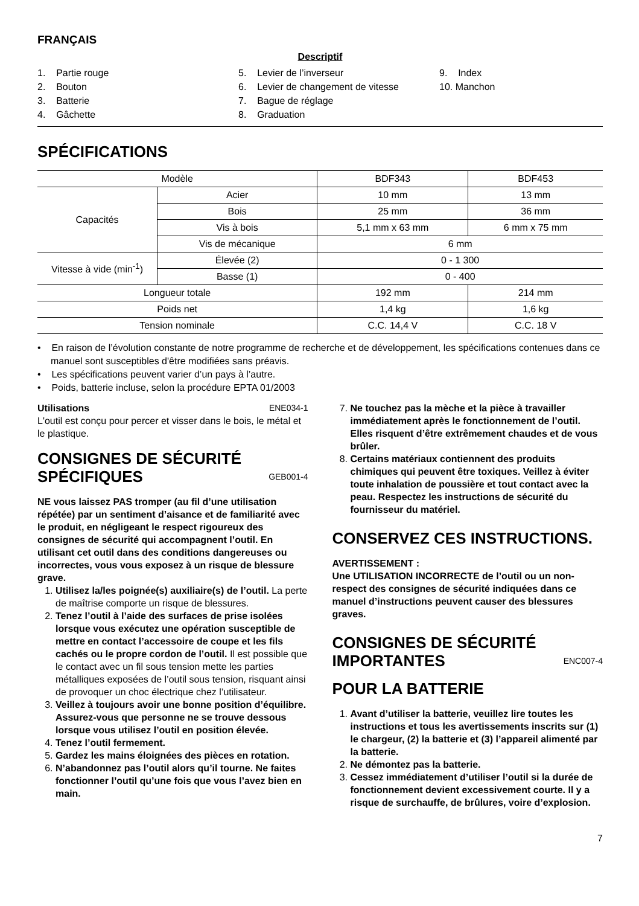FRANÇAIS
Descriptif
1. Partie rouge
2. Bouton
3. Batterie
4. Gâchette
5. Levier de l’inverseur
6. Levier de changement de vitesse
7. Bague de réglage
8. Graduation
9. Index
10. Manchon
SPÉCIFICATIONS
| Modèle | | BDF343 | BDF453 |
| --- | --- | --- | --- |
| Capacités | Acier | 10 mm | 13 mm |
| | Bois | 25 mm | 36 mm |
| | Vis à bois | 5,1 mm x 63 mm | 6 mm x 75 mm |
| | Vis de mécanique | 6 mm | |
| Vitesse à vide (min<sup>-1</sup>) | Élevée (2) | 0 - 1 300 | |
| | Basse (1) | 0 - 400 | |
| Longueur totale | | 192 mm | 214 mm |
| Poids net | | 1,4 kg | 1,6 kg |
| Tension nominale | | C.C. 14,4 V | C.C. 18 V |
• En raison de l’évolution constante de notre programme de recherche et de développement, les spécifications contenues dans ce manuel sont susceptibles d'être modifiées sans préavis.
• Les spécifications peuvent varier d’un pays à l’autre.
• Poids, batterie incluse, selon la procédure EPTA 01/2003
Utilisations ENE034-1
L'outil est conçu pour percer et visser dans le bois, le métal et le plastique.
CONSIGNES DE SÉCURITÉ SPÉCIFIQUES GEB001-4
NE vous laissez PAS tromper (au fil d’une utilisation répétée) par un sentiment d’aisance et de familiarité avec le produit, en négligeant le respect rigoureux des consignes de sécurité qui accompagnent l’outil. En utilisant cet outil dans des conditions dangereuses ou incorrectes, vous vous exposez à un risque de blessure grave.
1. Utilisez la/les poignée(s) auxiliaire(s) de l’outil. La perte de maîtrise comporte un risque de blessures.
2. Tenez l’outil à l’aide des surfaces de prise isolées lorsque vous exécutez une opération susceptible de mettre en contact l’accessoire de coupe et les fils cachés ou le propre cordon de l’outil. Il est possible que le contact avec un fil sous tension mette les parties métalliques exposées de l’outil sous tension, risquant ainsi de provoquer un choc électrique chez l’utilisateur.
3. Veillez à toujours avoir une bonne position d’équilibre.
Assurez-vous que personne ne se trouve dessous lorsque vous utilisez l’outil en position élevée.
4. Tenez l’outil fermement.
5. Gardez les mains éloignées des pièces en rotation.
6. N’abandonnez pas l’outil alors qu’il tourne. Ne faites fonctionner l’outil qu’une fois que vous l’avez bien en main.
7. Ne touchez pas la mèche et la pièce à travailler immédiatement après le fonctionnement de l’outil. Elles risquent d’être extrêmement chaudes et de vous brûler.
8. Certains matériaux contiennent des produits chimiques qui peuvent être toxiques. Veillez à éviter toute inhalation de poussière et tout contact avec la peau. Respectez les instructions de sécurité du fournisseur du matériel.
CONSERVEZ CES INSTRUCTIONS.
AVERTISSEMENT :
Une UTILISATION INCORRECTE de l’outil ou un non-respect des consignes de sécurité indiquées dans ce manuel d’instructions peuvent causer des blessures graves.
CONSIGNES DE SÉCURITÉ IMPORTANTES ENC007-4
POUR LA BATTERIE
1. Avant d’utiliser la batterie, veuillez lire toutes les instructions et tous les avertissements inscrits sur (1) le chargeur, (2) la batterie et (3) l’appareil alimenté par la batterie.
2. Ne démontez pas la batterie.
3. Cessez immédiatement d’utiliser l’outil si la durée de fonctionnement devient excessivement courte. Il y a risque de surchauffe, de brûlures, voire d’explosion.
7